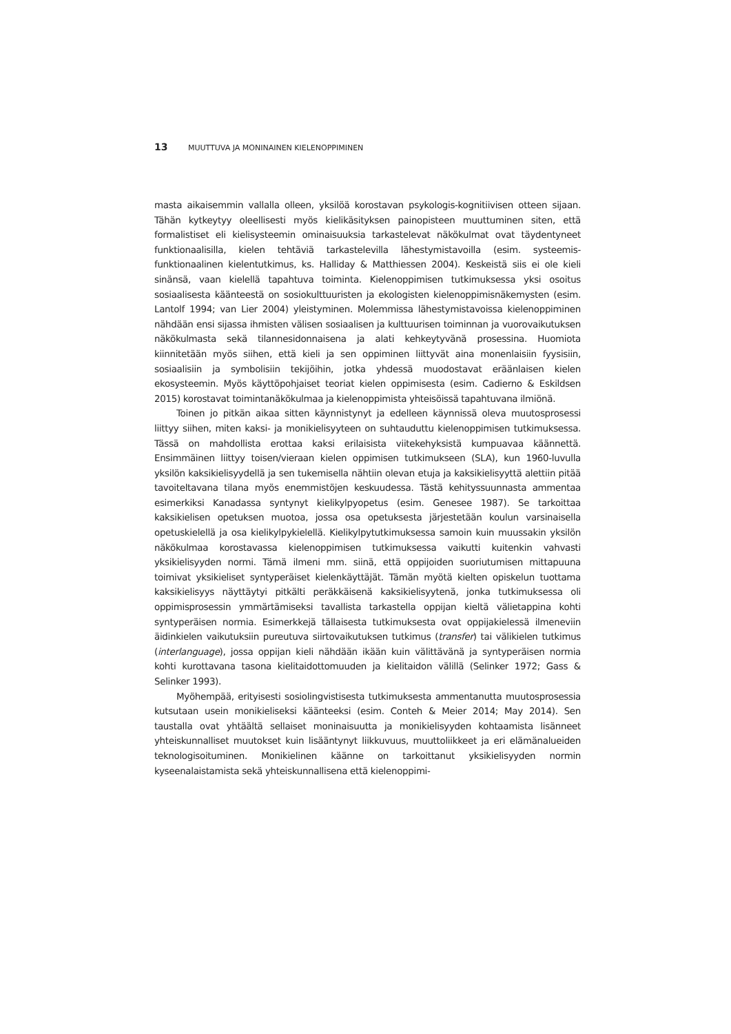13 MUUTTUVA JA MONINAINEN KIELENOPPIMINEN
masta aikaisemmin vallalla olleen, yksilöä korostavan psykologis-kognitiivisen otteen sijaan. Tähän kytkeytyy oleellisesti myös kielikäsityksen painopisteen muuttuminen siten, että formalistiset eli kielisysteemin ominaisuuksia tarkastelevat näkökulmat ovat täydentyneet funktionaalisilla, kielen tehtäviä tarkastelevilla lähestymistavoilla (esim. systeemis-funktionaalinen kielentutkimus, ks. Halliday & Matthiessen 2004). Keskeistä siis ei ole kieli sinänsä, vaan kielellä tapahtuva toiminta. Kielenoppimisen tutkimuksessa yksi osoitus sosiaalisesta käänteestä on sosiokulttuuristen ja ekologisten kielenoppimisnäkemysten (esim. Lantolf 1994; van Lier 2004) yleistyminen. Molemmissa lähestymistavoissa kielenoppiminen nähdään ensi sijassa ihmisten välisen sosiaalisen ja kulttuurisen toiminnan ja vuorovaikutuksen näkökulmasta sekä tilannesidonnaisena ja alati kehkeytyvänä prosessina. Huomiota kiinnitetään myös siihen, että kieli ja sen oppiminen liittyvät aina monenlaisiin fyysisiin, sosiaalisiin ja symbolisiin tekijöihin, jotka yhdessä muodostavat eräänlaisen kielen ekosysteemin. Myös käyttöpohjaiset teoriat kielen oppimisesta (esim. Cadierno & Eskildsen 2015) korostavat toimintanäkökulmaa ja kielenoppimista yhteisöissä tapahtuvana ilmiönä.
Toinen jo pitkän aikaa sitten käynnistynyt ja edelleen käynnissä oleva muutosprosessi liittyy siihen, miten kaksi- ja monikielisyyteen on suhtauduttu kielenoppimisen tutkimuksessa. Tässä on mahdollista erottaa kaksi erilaisista viitekehyksistä kumpuavaa käännettä. Ensimmäinen liittyy toisen/vieraan kielen oppimisen tutkimukseen (SLA), kun 1960-luvulla yksilön kaksikielisyydellä ja sen tukemisella nähtiin olevan etuja ja kaksikielisyyttä alettiin pitää tavoiteltavana tilana myös enemmistöjen keskuudessa. Tästä kehityssuunnasta ammentaa esimerkiksi Kanadassa syntynyt kielikylpyopetus (esim. Genesee 1987). Se tarkoittaa kaksikielisen opetuksen muotoa, jossa osa opetuksesta järjestetään koulun varsinaisella opetuskielellä ja osa kielikylpykielellä. Kielikylpytutkimuksessa samoin kuin muussakin yksilön näkökulmaa korostavassa kielenoppimisen tutkimuksessa vaikutti kuitenkin vahvasti yksikielisyyden normi. Tämä ilmeni mm. siinä, että oppijoiden suoriutumisen mittapuuna toimivat yksikieliset syntyperäiset kielenkäyttäjät. Tämän myötä kielten opiskelun tuottama kaksikielisyys näyttäytyi pitkälti peräkkäisenä kaksikielisyytenä, jonka tutkimuksessa oli oppimisprosessin ymmärtämiseksi tavallista tarkastella oppijan kieltä välietappina kohti syntyperäisen normia. Esimerkkejä tällaisesta tutkimuksesta ovat oppijakielessä ilmeneviin äidinkielen vaikutuksiin pureutuva siirtovaikutuksen tutkimus (transfer) tai välikielen tutkimus (interlanguage), jossa oppijan kieli nähdään ikään kuin välittävänä ja syntyperäisen normia kohti kurottavana tasona kielitaidottomuuden ja kielitaidon välillä (Selinker 1972; Gass & Selinker 1993).
Myöhempää, erityisesti sosiolingvistisesta tutkimuksesta ammentanutta muutosprosessia kutsutaan usein monikieliseksi käänteeksi (esim. Conteh & Meier 2014; May 2014). Sen taustalla ovat yhtäältä sellaiset moninaisuutta ja monikielisyyden kohtaamista lisänneet yhteiskunnalliset muutokset kuin lisääntynyt liikkuvuus, muuttoliikkeet ja eri elämänalueiden teknologisoituminen. Monikielinen käänne on tarkoittanut yksikielisyyden normin kyseenalaistamista sekä yhteiskunnallisena että kielenoppimi-